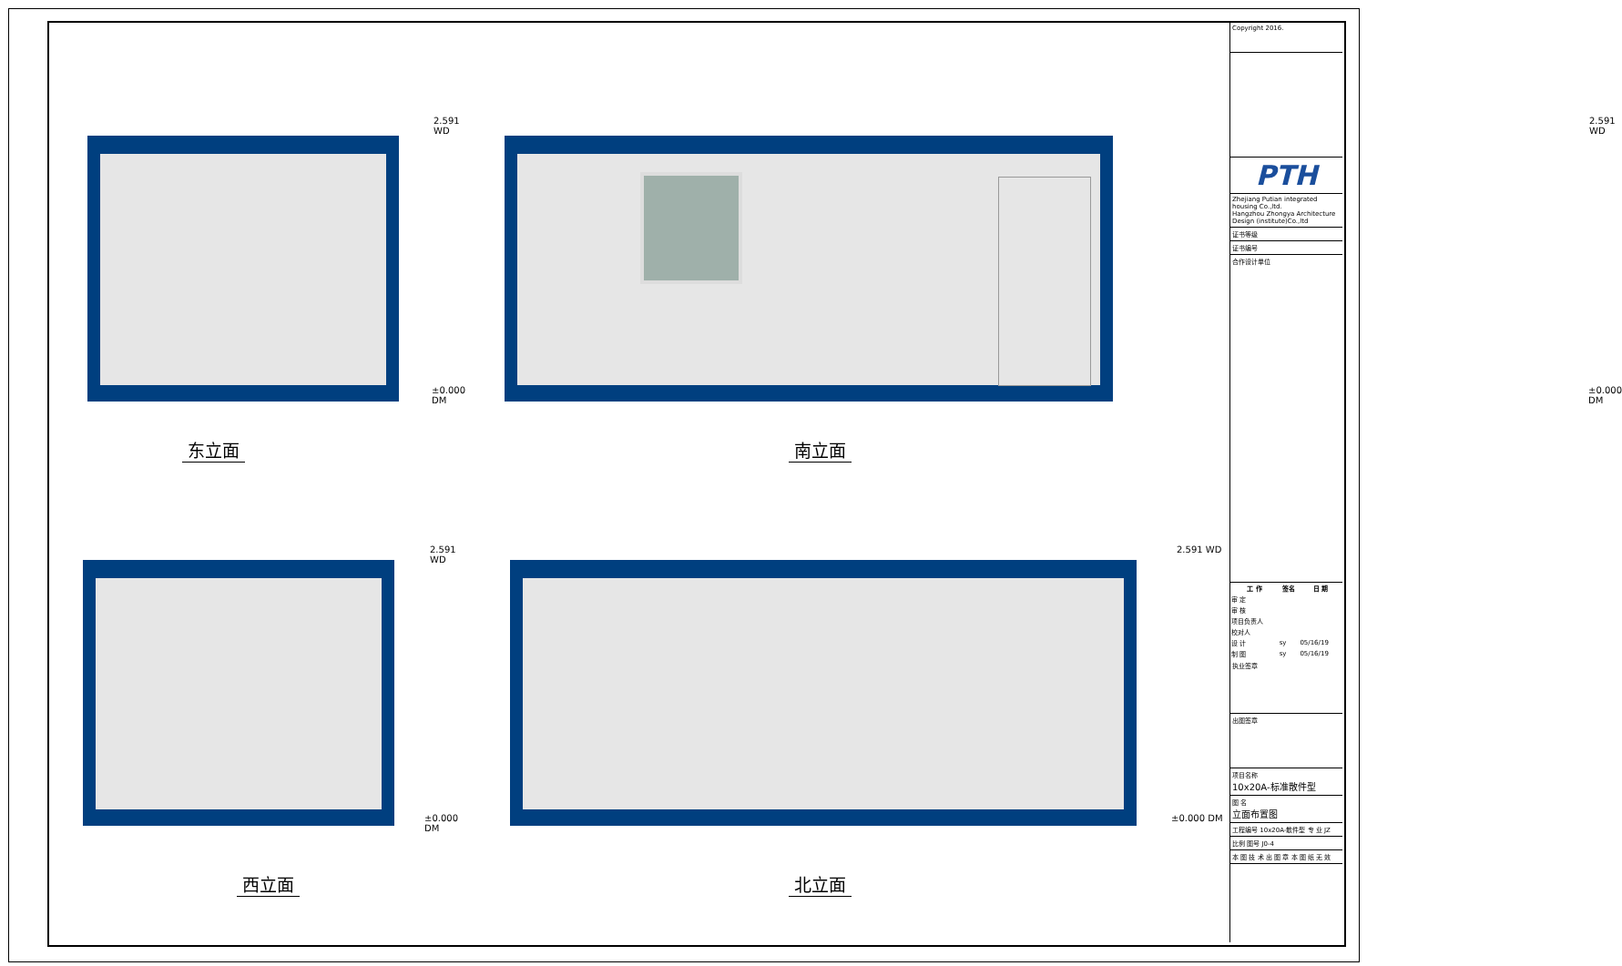2.591 WD
±0.000 DM
东立面
2.591 WD
±0.000 DM
南立面
2.591 WD
±0.000 DM
西立面
2.591 WD
±0.000 DM
北立面
Copyright 2016.
PTH
Zhejiang Putian integrated housing Co.,ltd.
Hangzhou Zhongya Architecture Design (institute)Co.,ltd
证书等级
证书编号
合作设计单位
| 工 作 | 签名 | 日 期 |
| --- | --- | --- |
| 审 定 | | |
| 审 核 | | |
| 项目负责人 | | |
| 校对人 | | |
| 设 计 | sy | 05/16/19 |
| 制 图 | sy | 05/16/19 |
执业签章
出图签章
项目名称
10x20A-标准散件型
图 名
立面布置图
工程编号 10x20A-散件型 专 业 JZ
比例 图号 J0-4
本 图 技 术 出 图 章 本 图 纸 无 效